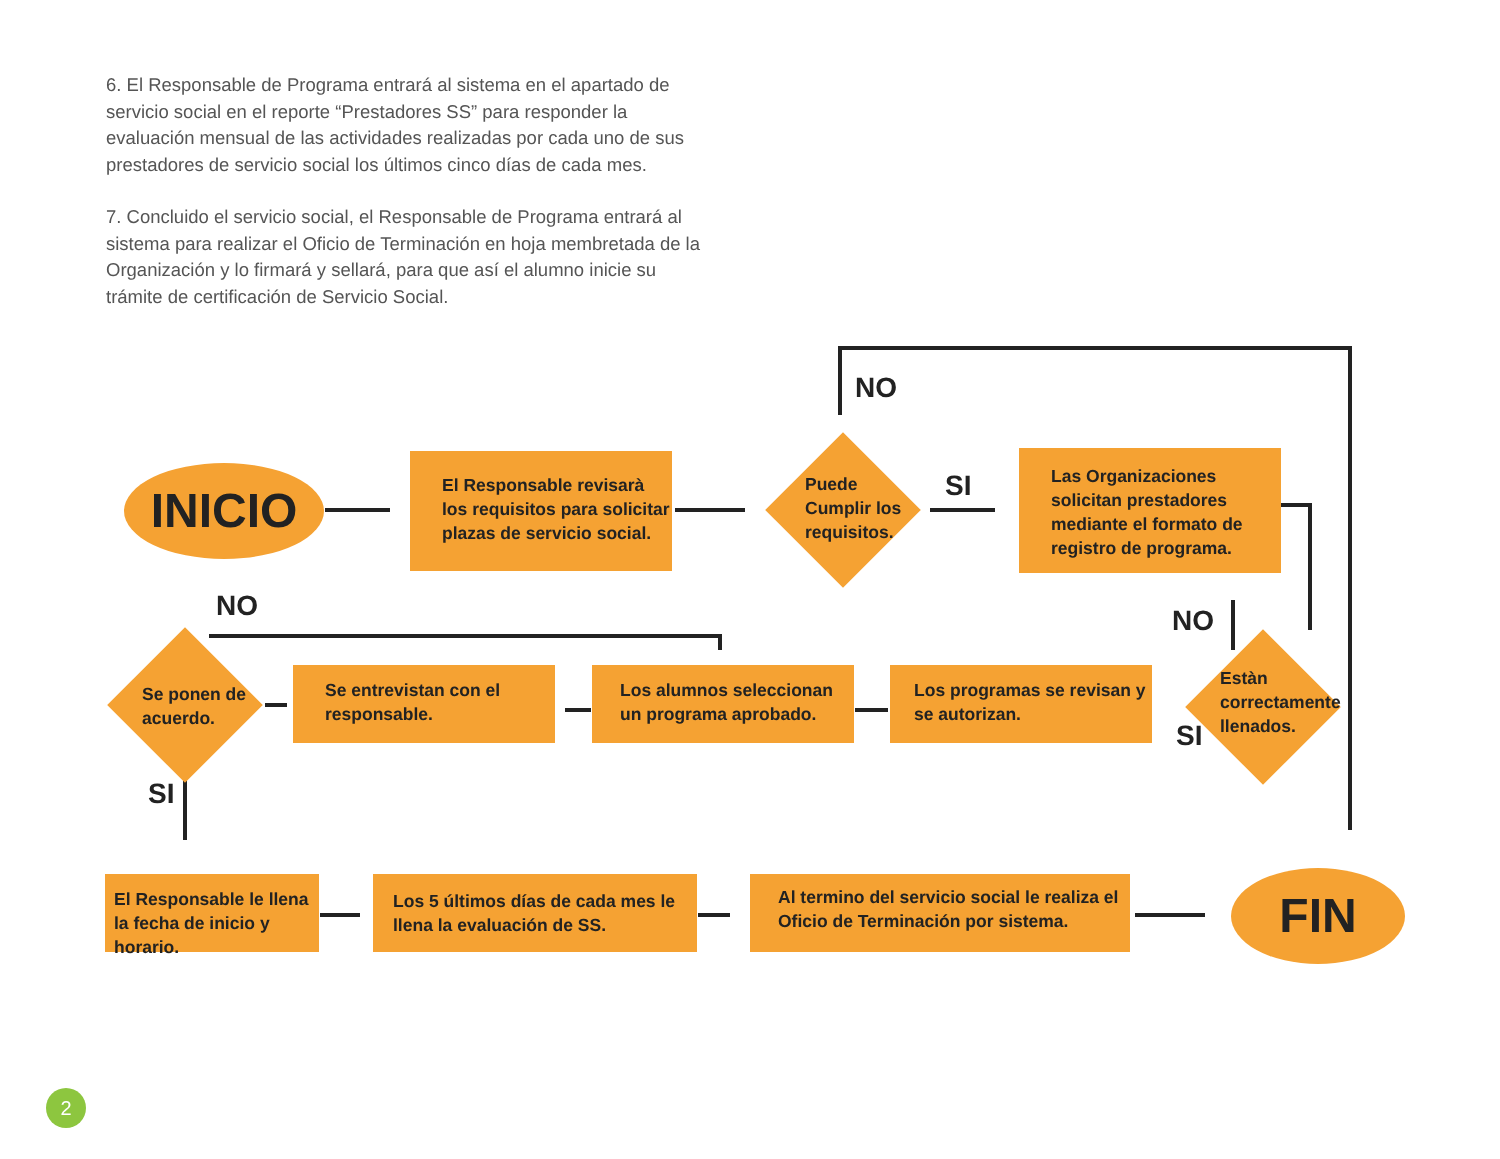6. El Responsable de Programa entrará al sistema en el apartado de servicio social en el reporte “Prestadores SS” para responder la evaluación mensual de las actividades realizadas por cada uno de sus prestadores de servicio social los últimos cinco días de cada mes.
7. Concluido el servicio social, el Responsable de Programa entrará al sistema para realizar el Oficio de Terminación en hoja membretada de la Organización y lo firmará y sellará, para que así el alumno inicie su trámite de certificación de Servicio Social.
INICIO
El Responsable revisarà los requisitos para solicitar plazas de servicio social.
Puede
Cumplir los
requisitos.
NO
SI
Las Organizaciones solicitan prestadores mediante el formato de registro de programa.
NO
Estàn
correctamente
llenados.
SI
Los programas se revisan y se autorizan.
Los alumnos seleccionan un programa aprobado.
Se entrevistan con el responsable.
NO
Se ponen de
acuerdo.
SI
El Responsable le llena la fecha de inicio y horario.
Los 5 últimos días de cada mes le llena la evaluación de SS.
Al termino del servicio social le realiza el Oficio de Terminación por sistema.
FIN
2